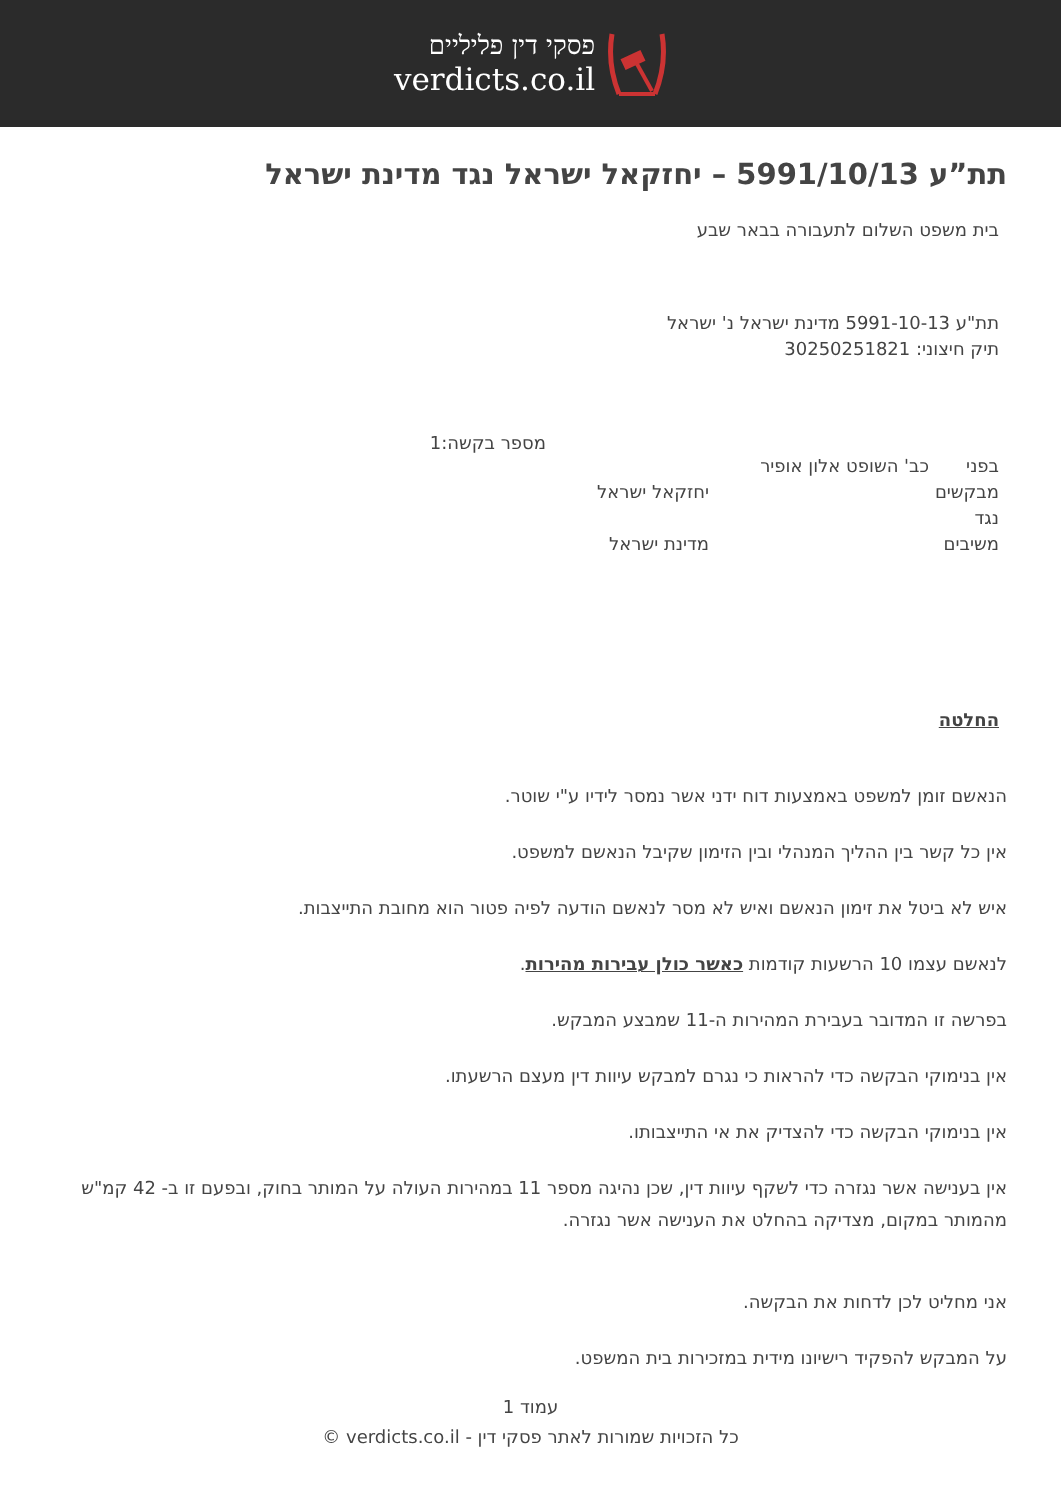פסקי דין פליליים
verdicts.co.il
תת”ע 5991/10/13 – יחזקאל ישראל נגד מדינת ישראל
בית משפט השלום לתעבורה בבאר שבע
תת"ע 5991-10-13 מדינת ישראל נ' ישראל
תיק חיצוני: 30250251821
מספר בקשה:1
בפני כב' השופט אלון אופיר
מבקשים יחזקאל ישראל
נגד
משיבים מדינת ישראל
החלטה
הנאשם זומן למשפט באמצעות דוח ידני אשר נמסר לידיו ע"י שוטר.
אין כל קשר בין ההליך המנהלי ובין הזימון שקיבל הנאשם למשפט.
איש לא ביטל את זימון הנאשם ואיש לא מסר לנאשם הודעה לפיה פטור הוא מחובת התייצבות.
לנאשם עצמו 10 הרשעות קודמות כאשר כולן עבירות מהירות.
בפרשה זו המדובר בעבירת המהירות ה-11 שמבצע המבקש.
אין בנימוקי הבקשה כדי להראות כי נגרם למבקש עיוות דין מעצם הרשעתו.
אין בנימוקי הבקשה כדי להצדיק את אי התייצבותו.
אין בענישה אשר נגזרה כדי לשקף עיוות דין, שכן נהיגה מספר 11 במהירות העולה על המותר בחוק, ובפעם זו ב- 42 קמ"ש מהמותר במקום, מצדיקה בהחלט את הענישה אשר נגזרה.
אני מחליט לכן לדחות את הבקשה.
על המבקש להפקיד רישיונו מידית במזכירות בית המשפט.
עמוד 1
כל הזכויות שמורות לאתר פסקי דין - verdicts.co.il ©